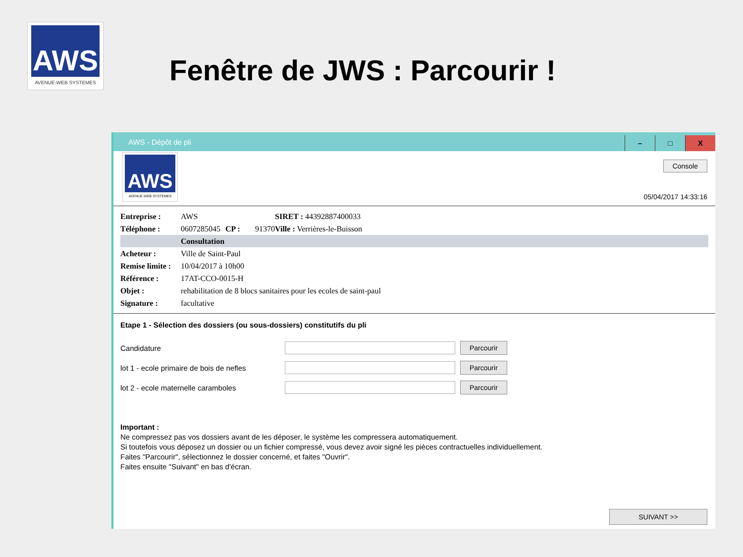AWS
AVENUE-WEB SYSTEMES
Fenêtre de JWS : Parcourir !
AWS - Dépôt de pli
– □ X
AWS
AVENUE-WEB SYSTEMES
Console
05/04/2017 14:33:16
| Entreprise : | AWS | | | SIRET : 44392887400033 |
| Téléphone : | 0607285045 | CP : | 91370 | Ville : Verrières-le-Buisson |
| | Consultation | | | |
| Acheteur : | Ville de Saint-Paul | | | |
| Remise limite : | 10/04/2017 à 10h00 | | | |
| Référence : | 17AT-CCO-0015-H | | | |
| Objet : | rehabilitation de 8 blocs sanitaires pour les ecoles de saint-paul | | | |
| Signature : | facultative | | | |
Etape 1 - Sélection des dossiers (ou sous-dossiers) constitutifs du pli
Candidature Parcourir
lot 1 - ecole primaire de bois de nefles Parcourir
lot 2 - ecole maternelle caramboles Parcourir
Important :
Ne compressez pas vos dossiers avant de les déposer, le système les compressera automatiquement.
Si toutefois vous déposez un dossier ou un fichier compressé, vous devez avoir signé les pièces contractuelles individuellement.
Faites "Parcourir", sélectionnez le dossier concerné, et faites "Ouvrir".
Faites ensuite "Suivant" en bas d'écran.
SUIVANT >>